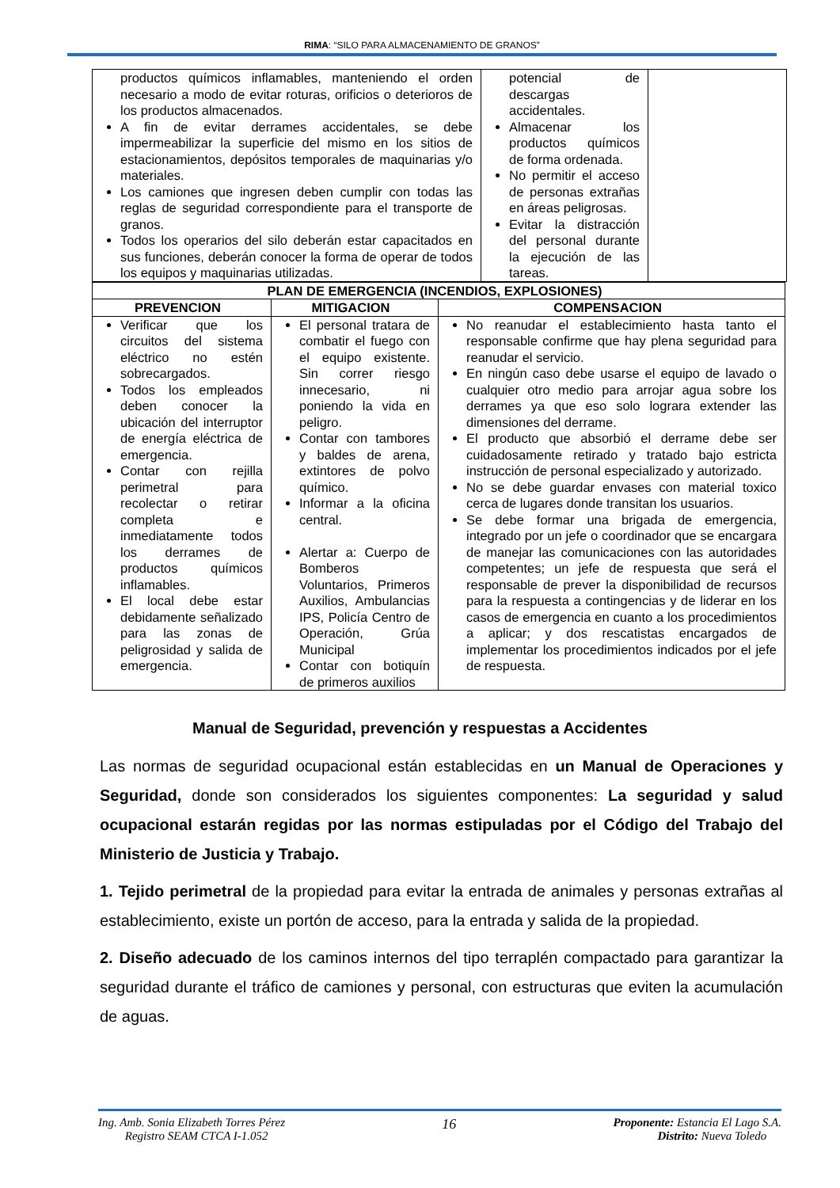RIMA: “SILO PARA ALMACENAMIENTO DE GRANOS”
| productos químicos inflamables, manteniendo el orden necesario a modo de evitar roturas, orificios o deterioros de los productos almacenados. A fin de evitar derrames accidentales, se debe impermeabilizar la superficie del mismo en los sitios de estacionamientos, depósitos temporales de maquinarias y/o materiales. Los camiones que ingresen deben cumplir con todas las reglas de seguridad correspondiente para el transporte de granos. Todos los operarios del silo deberán estar capacitados en sus funciones, deberán conocer la forma de operar de todos los equipos y maquinarias utilizadas. | potencial de descargas accidentales. Almacenar los productos químicos de forma ordenada. No permitir el acceso de personas extrañas en áreas peligrosas. Evitar la distracción del personal durante la ejecución de las tareas. | |
| PLAN DE EMERGENCIA (INCENDIOS, EXPLOSIONES) | | |
| --- | --- | --- |
| PREVENCION | MITIGACION | COMPENSACION |
| Verificar que los circuitos del sistema eléctrico no estén sobrecargados. Todos los empleados deben conocer la ubicación del interruptor de energía eléctrica de emergencia. Contar con rejilla perimetral para recolectar o retirar completa e inmediatamente todos los derrames de productos químicos inflamables. El local debe estar debidamente señalizado para las zonas de peligrosidad y salida de emergencia. | El personal tratara de combatir el fuego con el equipo existente. Sin correr riesgo innecesario, ni poniendo la vida en peligro. Contar con tambores y baldes de arena, extintores de polvo químico. Informar a la oficina central. Alertar a: Cuerpo de Bomberos Voluntarios, Primeros Auxilios, Ambulancias IPS, Policía Centro de Operación, Grúa Municipal Contar con botiquín de primeros auxilios | No reanudar el establecimiento hasta tanto el responsable confirme que hay plena seguridad para reanudar el servicio. En ningún caso debe usarse el equipo de lavado o cualquier otro medio para arrojar agua sobre los derrames ya que eso solo lograra extender las dimensiones del derrame. El producto que absorbió el derrame debe ser cuidadosamente retirado y tratado bajo estricta instrucción de personal especializado y autorizado. No se debe guardar envases con material toxico cerca de lugares donde transitan los usuarios. Se debe formar una brigada de emergencia, integrado por un jefe o coordinador que se encargara de manejar las comunicaciones con las autoridades competentes; un jefe de respuesta que será el responsable de prever la disponibilidad de recursos para la respuesta a contingencias y de liderar en los casos de emergencia en cuanto a los procedimientos a aplicar; y dos rescatistas encargados de implementar los procedimientos indicados por el jefe de respuesta. |
Manual de Seguridad, prevención y respuestas a Accidentes
Las normas de seguridad ocupacional están establecidas en un Manual de Operaciones y Seguridad, donde son considerados los siguientes componentes: La seguridad y salud ocupacional estarán regidas por las normas estipuladas por el Código del Trabajo del Ministerio de Justicia y Trabajo.
1. Tejido perimetral de la propiedad para evitar la entrada de animales y personas extrañas al establecimiento, existe un portón de acceso, para la entrada y salida de la propiedad.
2. Diseño adecuado de los caminos internos del tipo terraplén compactado para garantizar la seguridad durante el tráfico de camiones y personal, con estructuras que eviten la acumulación de aguas.
Ing. Amb. Sonia Elizabeth Torres Pérez
Registro SEAM CTCA I-1.052
16
Proponente: Estancia El Lago S.A.
Distrito: Nueva Toledo